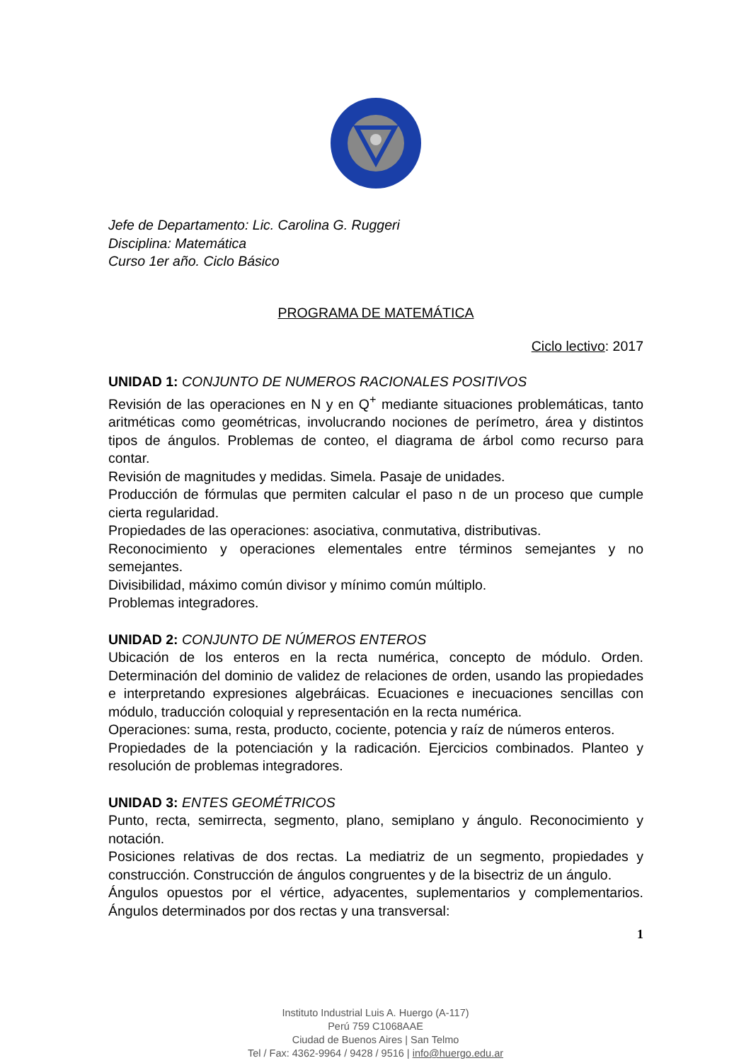Jefe de Departamento: Lic. Carolina G. Ruggeri
Disciplina: Matemática
Curso 1er año. Ciclo Básico
PROGRAMA DE MATEMÁTICA
Ciclo lectivo: 2017
UNIDAD 1: CONJUNTO DE NUMEROS RACIONALES POSITIVOS
Revisión de las operaciones en N y en Q<sup>+</sup> mediante situaciones problemáticas, tanto aritméticas como geométricas, involucrando nociones de perímetro, área y distintos tipos de ángulos. Problemas de conteo, el diagrama de árbol como recurso para contar.
Revisión de magnitudes y medidas. Simela. Pasaje de unidades.
Producción de fórmulas que permiten calcular el paso n de un proceso que cumple cierta regularidad.
Propiedades de las operaciones: asociativa, conmutativa, distributivas.
Reconocimiento y operaciones elementales entre términos semejantes y no semejantes.
Divisibilidad, máximo común divisor y mínimo común múltiplo.
Problemas integradores.
UNIDAD 2: CONJUNTO DE NÚMEROS ENTEROS
Ubicación de los enteros en la recta numérica, concepto de módulo. Orden. Determinación del dominio de validez de relaciones de orden, usando las propiedades e interpretando expresiones algebráicas. Ecuaciones e inecuaciones sencillas con módulo, traducción coloquial y representación en la recta numérica.
Operaciones: suma, resta, producto, cociente, potencia y raíz de números enteros.
Propiedades de la potenciación y la radicación. Ejercicios combinados. Planteo y resolución de problemas integradores.
UNIDAD 3: ENTES GEOMÉTRICOS
Punto, recta, semirrecta, segmento, plano, semiplano y ángulo. Reconocimiento y notación.
Posiciones relativas de dos rectas. La mediatriz de un segmento, propiedades y construcción. Construcción de ángulos congruentes y de la bisectriz de un ángulo.
Ángulos opuestos por el vértice, adyacentes, suplementarios y complementarios. Ángulos determinados por dos rectas y una transversal:
1
Instituto Industrial Luis A. Huergo (A-117)
Perú 759 C1068AAE
Ciudad de Buenos Aires | San Telmo
Tel / Fax: 4362-9964 / 9428 / 9516 | info@huergo.edu.ar